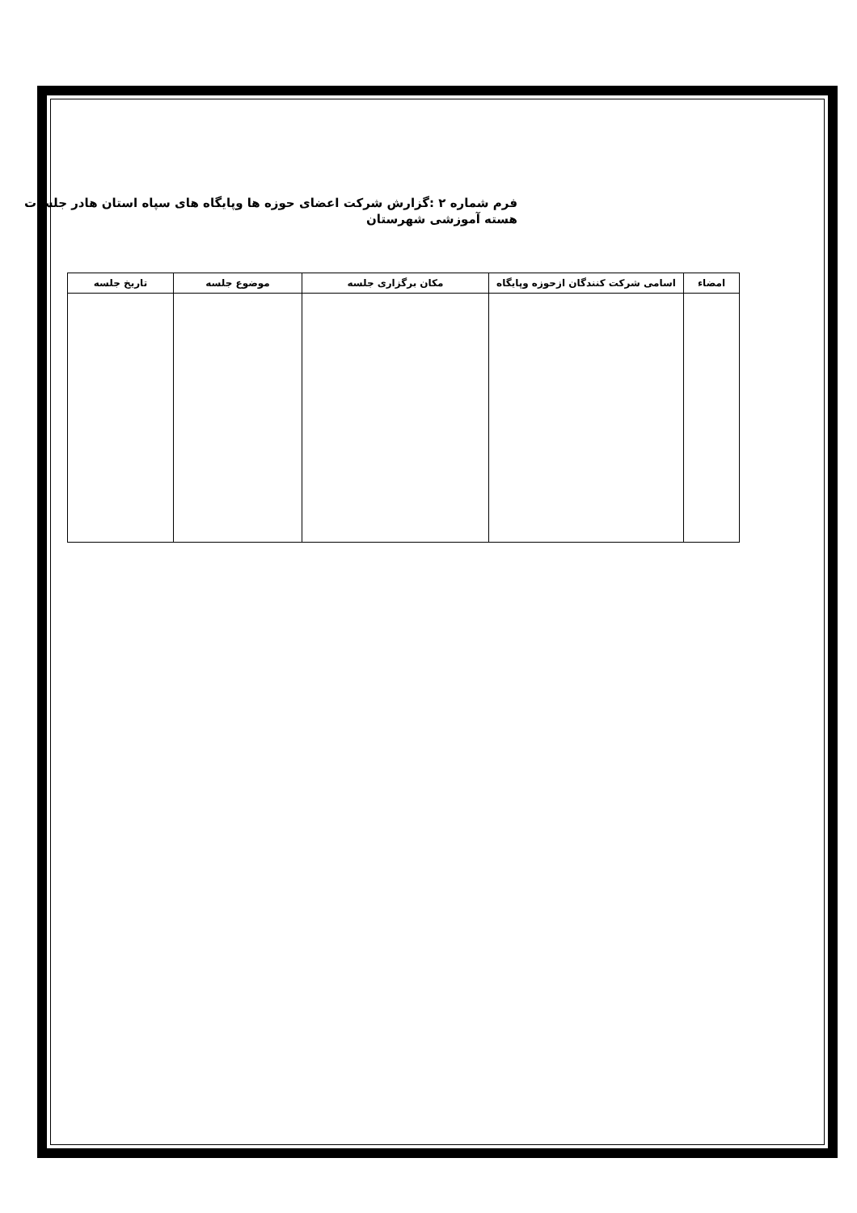فرم شماره ۲ :گزارش شرکت اعضای حوزه ها وپایگاه های سپاه استان هادر جلسات هسته آموزشی شهرستان
| امضاء | اسامی شرکت کنندگان ازحوزه وپایگاه | مکان برگزاری جلسه | موضوع جلسه | تاریخ جلسه |
| --- | --- | --- | --- | --- |